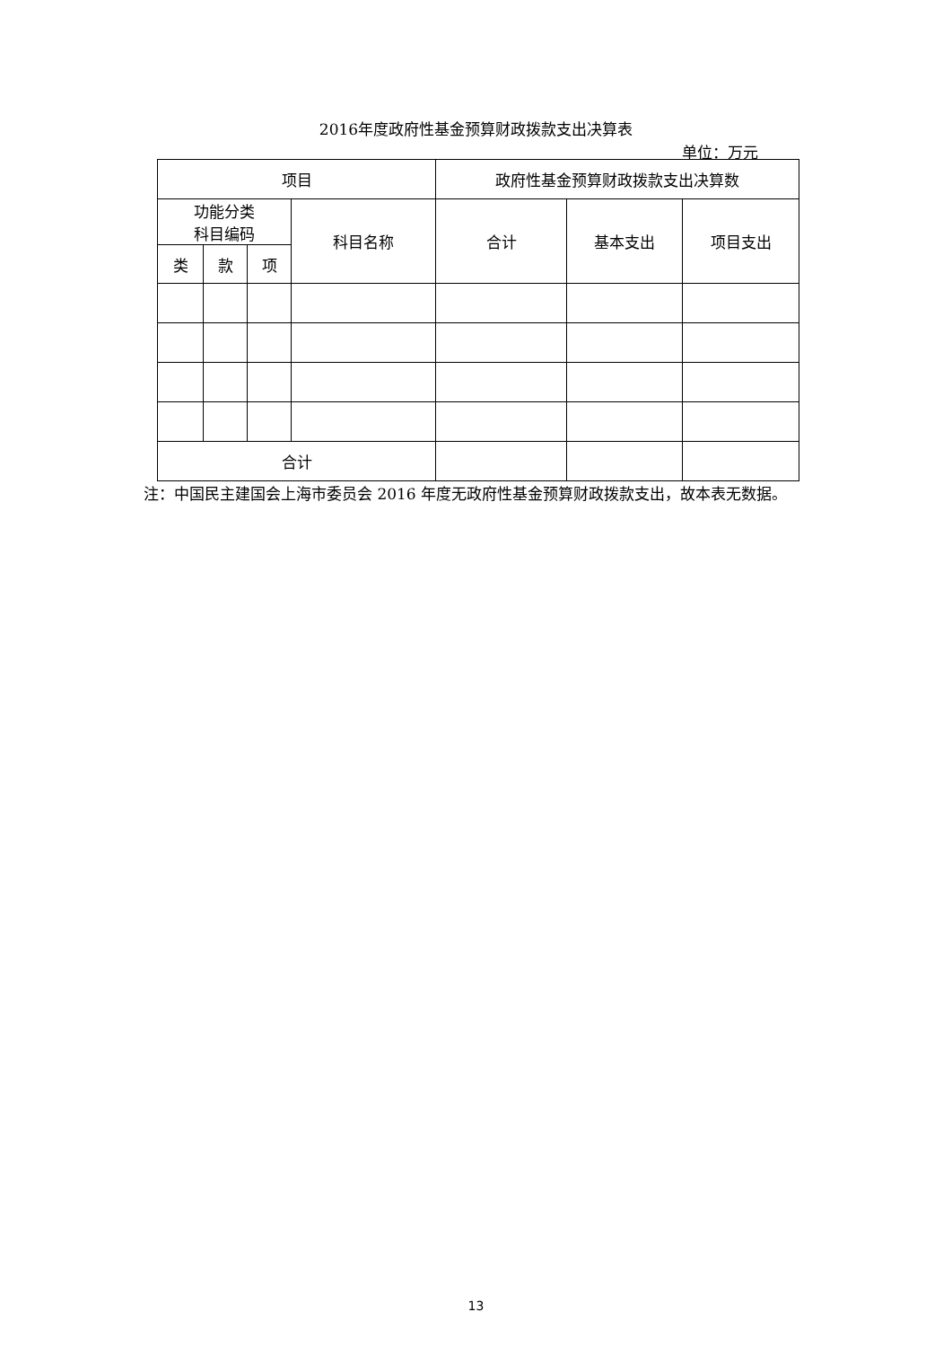2016年度政府性基金预算财政拨款支出决算表
单位：万元
| 项目 | | | | 政府性基金预算财政拨款支出决算数 | | |
| --- | --- | --- | --- | --- | --- | --- |
| 功能分类 科目编码 | | | 科目名称 | 合计 | 基本支出 | 项目支出 |
| 类 | 款 | 项 | | | | |
| 合计 | | | | | | |
注：中国民主建国会上海市委员会 2016 年度无政府性基金预算财政拨款支出，故本表无数据。
13